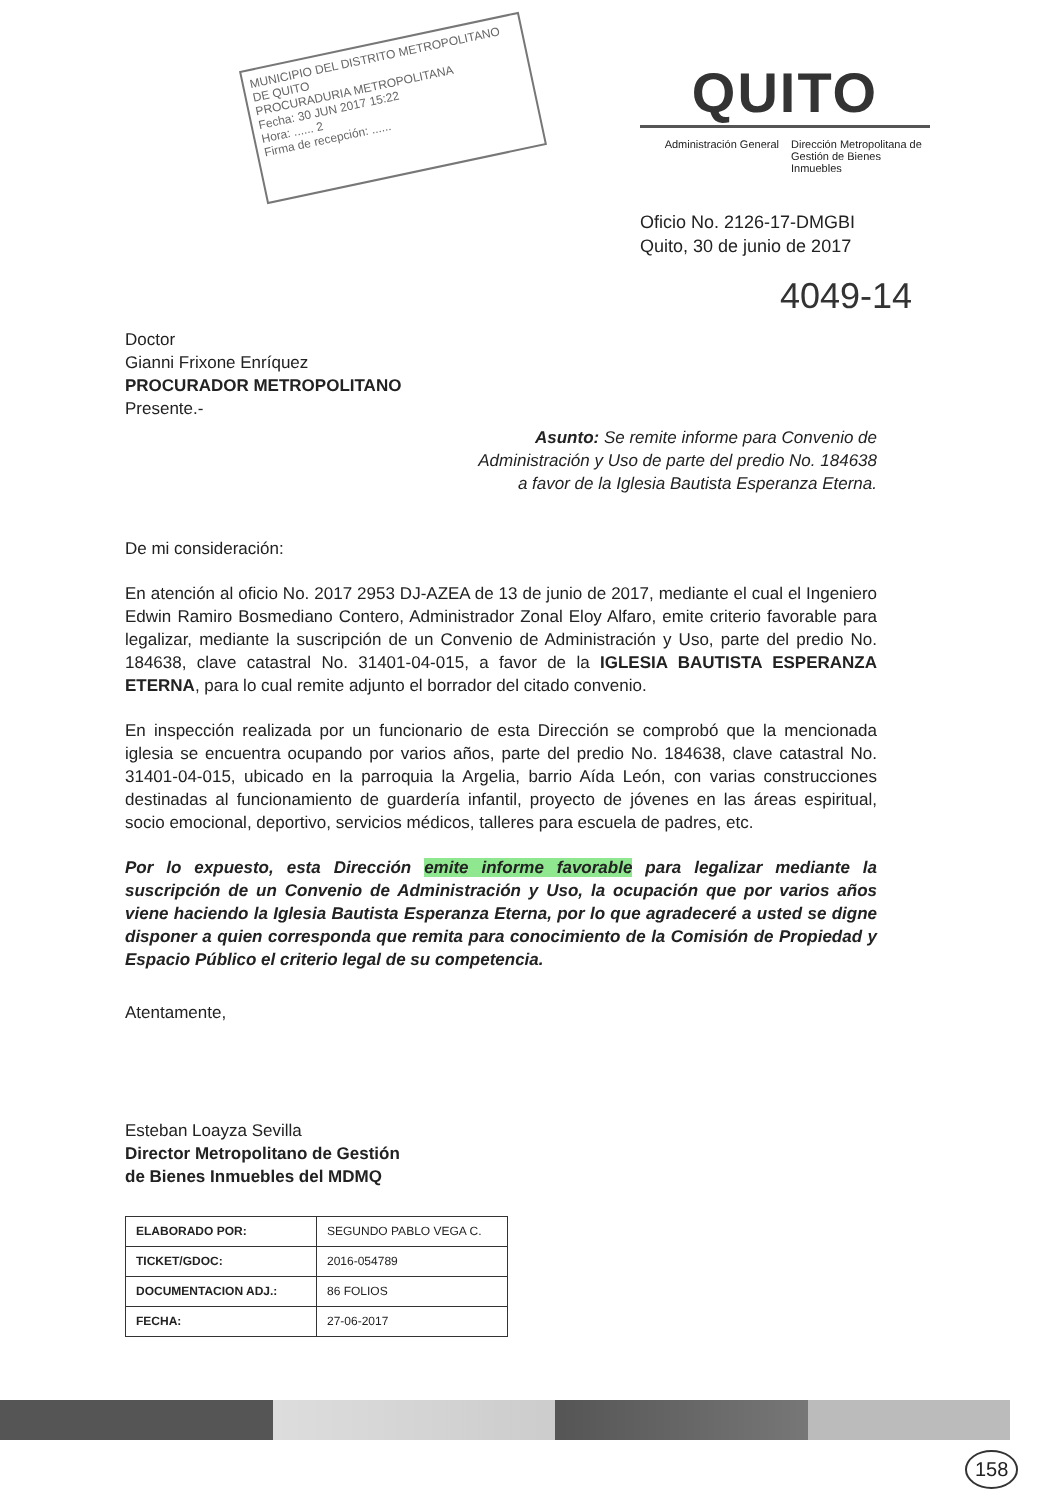MUNICIPIO DEL DISTRITO METROPOLITANO DE QUITO
PROCURADURIA METROPOLITANA
Fecha: 30 JUN 2017 15:22
Hora: ...... 2
Firma de recepción: ......
QUITO
Administración General Dirección Metropolitana de Gestión de Bienes Inmuebles
Oficio No. 2126-17-DMGBI
Quito, 30 de junio de 2017
4049-14
Doctor
Gianni Frixone Enríquez
PROCURADOR METROPOLITANO
Presente.-
Asunto: Se remite informe para Convenio de
Administración y Uso de parte del predio No. 184638
a favor de la Iglesia Bautista Esperanza Eterna.
De mi consideración:
En atención al oficio No. 2017 2953 DJ-AZEA de 13 de junio de 2017, mediante el cual el Ingeniero Edwin Ramiro Bosmediano Contero, Administrador Zonal Eloy Alfaro, emite criterio favorable para legalizar, mediante la suscripción de un Convenio de Administración y Uso, parte del predio No. 184638, clave catastral No. 31401-04-015, a favor de la IGLESIA BAUTISTA ESPERANZA ETERNA, para lo cual remite adjunto el borrador del citado convenio.
En inspección realizada por un funcionario de esta Dirección se comprobó que la mencionada iglesia se encuentra ocupando por varios años, parte del predio No. 184638, clave catastral No. 31401-04-015, ubicado en la parroquia la Argelia, barrio Aída León, con varias construcciones destinadas al funcionamiento de guardería infantil, proyecto de jóvenes en las áreas espiritual, socio emocional, deportivo, servicios médicos, talleres para escuela de padres, etc.
Por lo expuesto, esta Dirección emite informe favorable para legalizar mediante la suscripción de un Convenio de Administración y Uso, la ocupación que por varios años viene haciendo la Iglesia Bautista Esperanza Eterna, por lo que agradeceré a usted se digne disponer a quien corresponda que remita para conocimiento de la Comisión de Propiedad y Espacio Público el criterio legal de su competencia.
Atentamente,
Esteban Loayza Sevilla
Director Metropolitano de Gestión
de Bienes Inmuebles del MDMQ
| ELABORADO POR: | SEGUNDO PABLO VEGA C. |
| TICKET/GDOC: | 2016-054789 |
| DOCUMENTACION ADJ.: | 86 FOLIOS |
| FECHA: | 27-06-2017 |
158